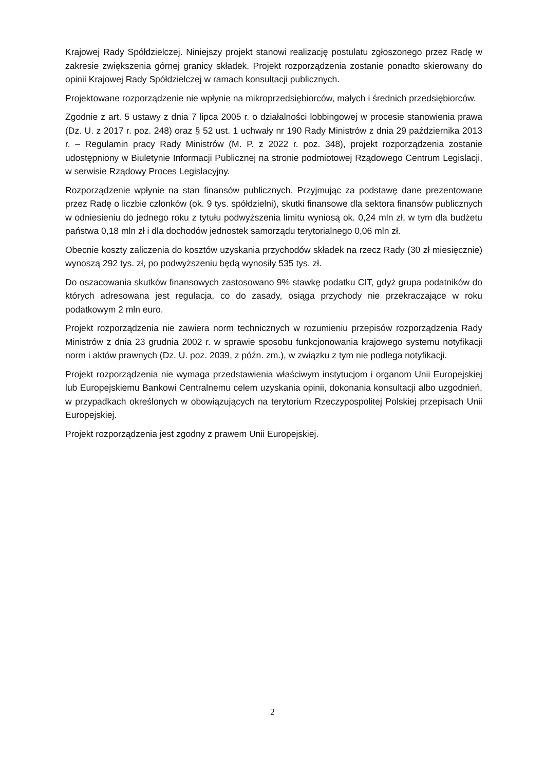Krajowej Rady Spółdzielczej. Niniejszy projekt stanowi realizację postulatu zgłoszonego przez Radę w zakresie zwiększenia górnej granicy składek. Projekt rozporządzenia zostanie ponadto skierowany do opinii Krajowej Rady Spółdzielczej w ramach konsultacji publicznych.
Projektowane rozporządzenie nie wpłynie na mikroprzedsiębiorców, małych i średnich przedsiębiorców.
Zgodnie z art. 5 ustawy z dnia 7 lipca 2005 r. o działalności lobbingowej w procesie stanowienia prawa (Dz. U. z 2017 r. poz. 248) oraz § 52 ust. 1 uchwały nr 190 Rady Ministrów z dnia 29 października 2013 r. – Regulamin pracy Rady Ministrów (M. P. z 2022 r. poz. 348), projekt rozporządzenia zostanie udostępniony w Biuletynie Informacji Publicznej na stronie podmiotowej Rządowego Centrum Legislacji, w serwisie Rządowy Proces Legislacyjny.
Rozporządzenie wpłynie na stan finansów publicznych. Przyjmując za podstawę dane prezentowane przez Radę o liczbie członków (ok. 9 tys. spółdzielni), skutki finansowe dla sektora finansów publicznych w odniesieniu do jednego roku z tytułu podwyższenia limitu wyniosą ok. 0,24 mln zł, w tym dla budżetu państwa 0,18 mln zł i dla dochodów jednostek samorządu terytorialnego 0,06 mln zł.
Obecnie koszty zaliczenia do kosztów uzyskania przychodów składek na rzecz Rady (30 zł miesięcznie) wynoszą 292 tys. zł, po podwyższeniu będą wynosiły 535 tys. zł.
Do oszacowania skutków finansowych zastosowano 9% stawkę podatku CIT, gdyż grupa podatników do których adresowana jest regulacja, co do zasady, osiąga przychody nie przekraczające w roku podatkowym 2 mln euro.
Projekt rozporządzenia nie zawiera norm technicznych w rozumieniu przepisów rozporządzenia Rady Ministrów z dnia 23 grudnia 2002 r. w sprawie sposobu funkcjonowania krajowego systemu notyfikacji norm i aktów prawnych (Dz. U. poz. 2039, z późn. zm.), w związku z tym nie podlega notyfikacji.
Projekt rozporządzenia nie wymaga przedstawienia właściwym instytucjom i organom Unii Europejskiej lub Europejskiemu Bankowi Centralnemu celem uzyskania opinii, dokonania konsultacji albo uzgodnień, w przypadkach określonych w obowiązujących na terytorium Rzeczypospolitej Polskiej przepisach Unii Europejskiej.
Projekt rozporządzenia jest zgodny z prawem Unii Europejskiej.
2